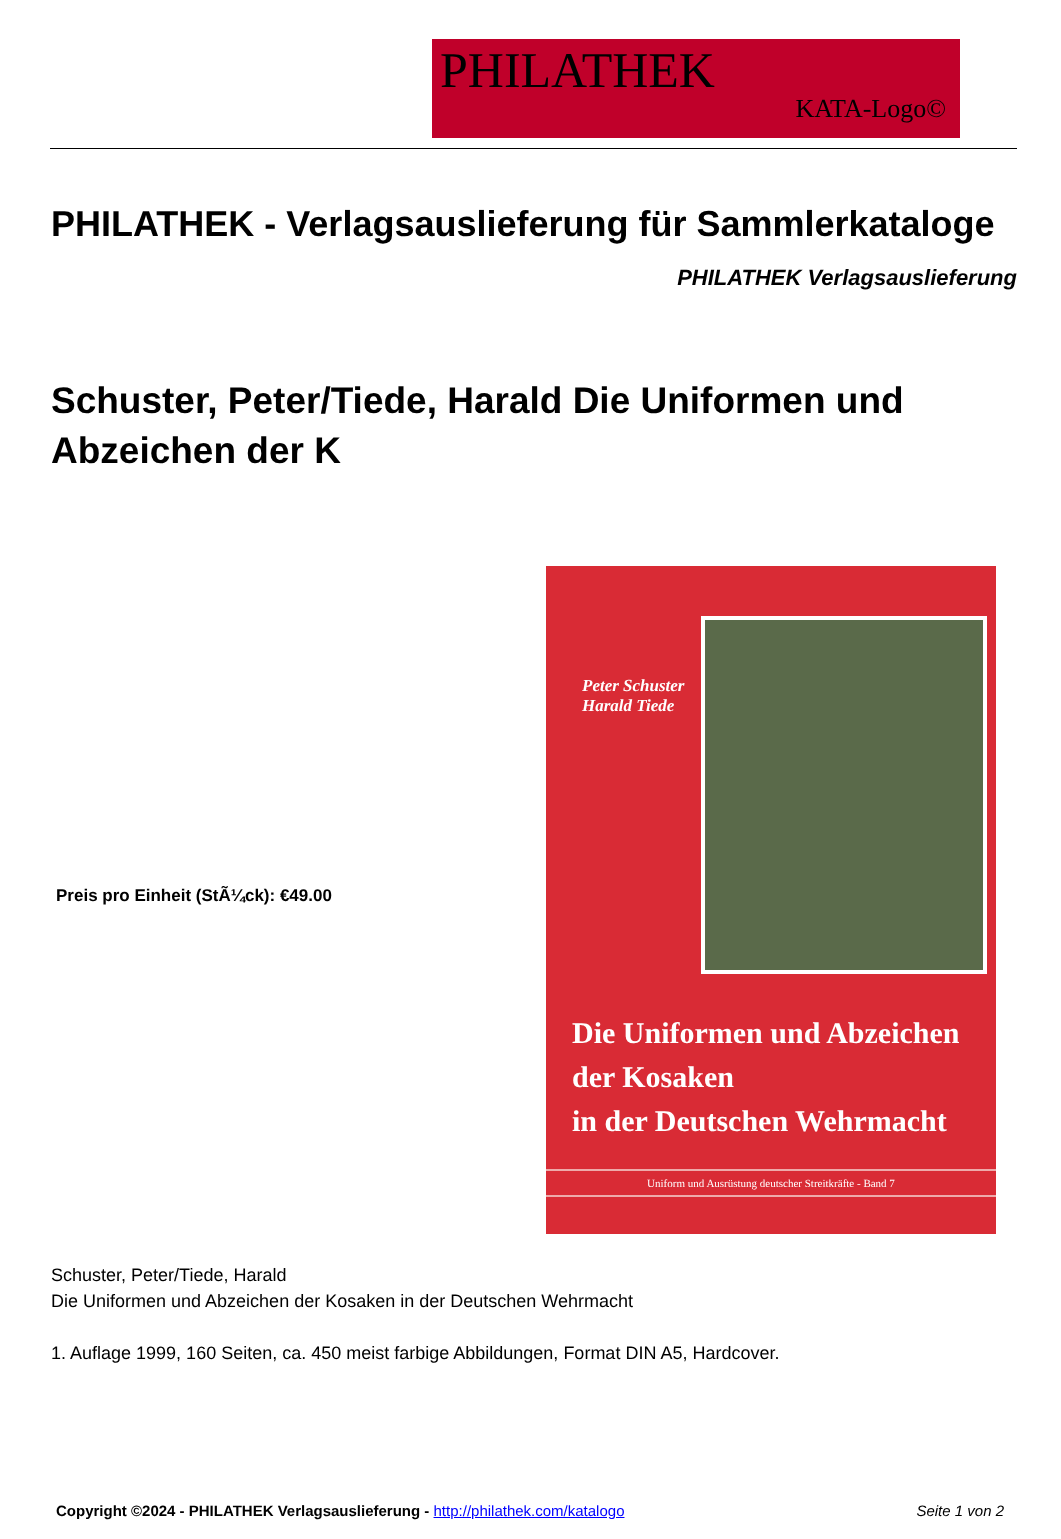PHILATHEK
KATA-Logo©
PHILATHEK - Verlagsauslieferung für Sammlerkataloge
PHILATHEK Verlagsauslieferung
Schuster, Peter/Tiede, Harald Die Uniformen und Abzeichen der K
Preis pro Einheit (StÃ¼ck): €49.00
Peter Schuster
Harald Tiede
Die Uniformen und Abzeichen
der Kosaken
in der Deutschen Wehrmacht
Uniform und Ausrüstung deutscher Streitkräfte - Band 7
Schuster, Peter/Tiede, Harald
Die Uniformen und Abzeichen der Kosaken in der Deutschen Wehrmacht
1. Auflage 1999, 160 Seiten, ca. 450 meist farbige Abbildungen, Format DIN A5, Hardcover.
Copyright ©2024 - PHILATHEK Verlagsauslieferung - http://philathek.com/katalogo Seite 1 von 2